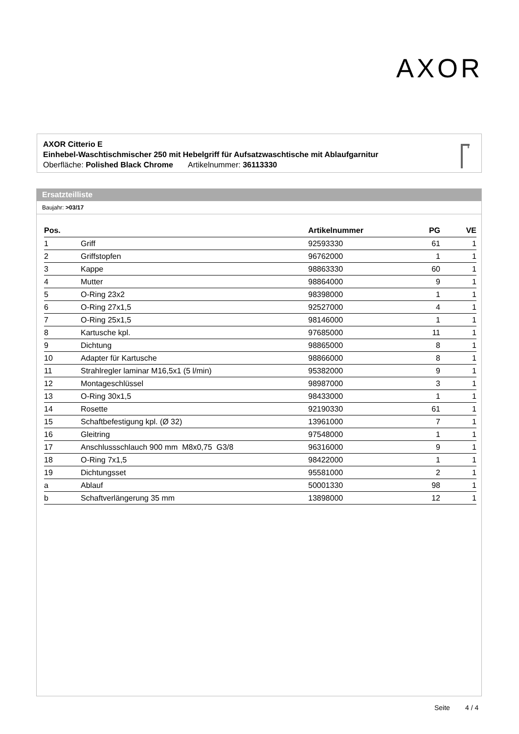AXOR
AXOR Citterio E
Einhebel-Waschtischmischer 250 mit Hebelgriff für Aufsatzwaschtische mit Ablaufgarnitur
Oberfläche: Polished Black Chrome Artikelnummer: 36113330
Ersatzteilliste
Baujahr: >03/17
| Pos. | | Artikelnummer | PG | VE |
| --- | --- | --- | --- | --- |
| 1 | Griff | 92593330 | 61 | 1 |
| 2 | Griffstopfen | 96762000 | 1 | 1 |
| 3 | Kappe | 98863330 | 60 | 1 |
| 4 | Mutter | 98864000 | 9 | 1 |
| 5 | O-Ring 23x2 | 98398000 | 1 | 1 |
| 6 | O-Ring 27x1,5 | 92527000 | 4 | 1 |
| 7 | O-Ring 25x1,5 | 98146000 | 1 | 1 |
| 8 | Kartusche kpl. | 97685000 | 11 | 1 |
| 9 | Dichtung | 98865000 | 8 | 1 |
| 10 | Adapter für Kartusche | 98866000 | 8 | 1 |
| 11 | Strahlregler laminar M16,5x1 (5 l/min) | 95382000 | 9 | 1 |
| 12 | Montageschlüssel | 98987000 | 3 | 1 |
| 13 | O-Ring 30x1,5 | 98433000 | 1 | 1 |
| 14 | Rosette | 92190330 | 61 | 1 |
| 15 | Schaftbefestigung kpl. (Ø 32) | 13961000 | 7 | 1 |
| 16 | Gleitring | 97548000 | 1 | 1 |
| 17 | Anschlussschlauch 900 mm M8x0,75 G3/8 | 96316000 | 9 | 1 |
| 18 | O-Ring 7x1,5 | 98422000 | 1 | 1 |
| 19 | Dichtungsset | 95581000 | 2 | 1 |
| a | Ablauf | 50001330 | 98 | 1 |
| b | Schaftverlängerung 35 mm | 13898000 | 12 | 1 |
Seite 4 / 4